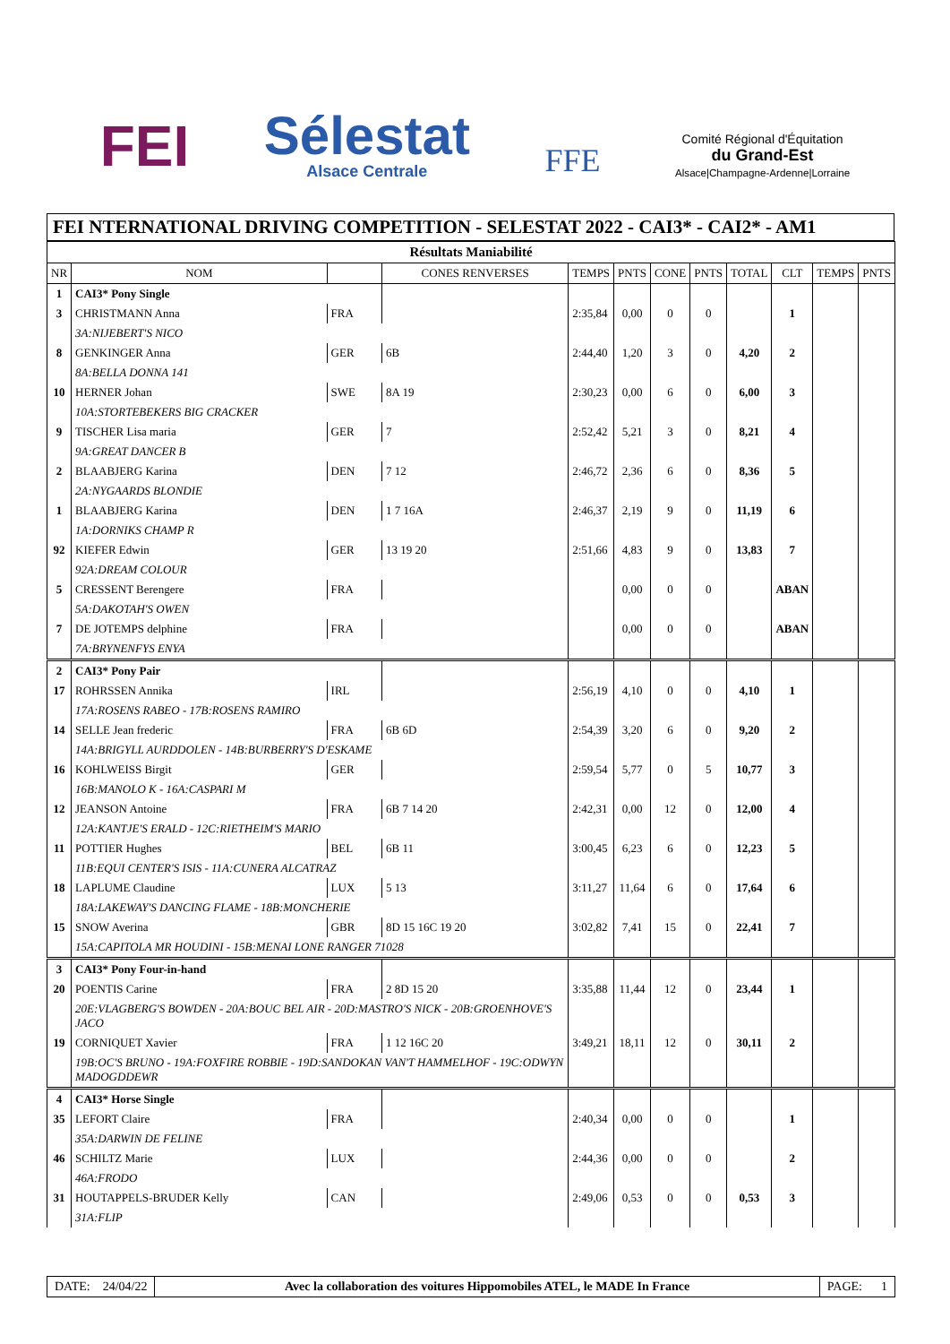FEI
Sélestat
Alsace Centrale
FFE
Comité Régional d'Équitation
du Grand-Est
Alsace|Champagne-Ardenne|Lorraine
FEI NTERNATIONAL DRIVING COMPETITION - SELESTAT 2022 - CAI3* - CAI2* - AM1
| Résultats Maniabilité | | | | | | | | | | | |
| --- | --- | --- | --- | --- | --- | --- | --- | --- | --- | --- | --- |
| NR | NOM | | CONES RENVERSES | TEMPS | PNTS | CONE | PNTS | TOTAL | CLT | TEMPS | PNTS |
| 1 | CAI3* Pony Single | | | | | | | | | | |
| 3 | CHRISTMANN Anna | FRA | | 2:35,84 | 0,00 | 0 | 0 | | 1 | | |
| | 3A:NIJEBERT'S NICO | | | | | | | | | | |
| 8 | GENKINGER Anna | GER | 6B | 2:44,40 | 1,20 | 3 | 0 | 4,20 | 2 | | |
| | 8A:BELLA DONNA 141 | | | | | | | | | | |
| 10 | HERNER Johan | SWE | 8A 19 | 2:30,23 | 0,00 | 6 | 0 | 6,00 | 3 | | |
| | 10A:STORTEBEKERS BIG CRACKER | | | | | | | | | | |
| 9 | TISCHER Lisa maria | GER | 7 | 2:52,42 | 5,21 | 3 | 0 | 8,21 | 4 | | |
| | 9A:GREAT DANCER B | | | | | | | | | | |
| 2 | BLAABJERG Karina | DEN | 7 12 | 2:46,72 | 2,36 | 6 | 0 | 8,36 | 5 | | |
| | 2A:NYGAARDS BLONDIE | | | | | | | | | | |
| 1 | BLAABJERG Karina | DEN | 1 7 16A | 2:46,37 | 2,19 | 9 | 0 | 11,19 | 6 | | |
| | 1A:DORNIKS CHAMP R | | | | | | | | | | |
| 92 | KIEFER Edwin | GER | 13 19 20 | 2:51,66 | 4,83 | 9 | 0 | 13,83 | 7 | | |
| | 92A:DREAM COLOUR | | | | | | | | | | |
| 5 | CRESSENT Berengere | FRA | | | 0,00 | 0 | 0 | | ABAN | | |
| | 5A:DAKOTAH'S OWEN | | | | | | | | | | |
| 7 | DE JOTEMPS delphine | FRA | | | 0,00 | 0 | 0 | | ABAN | | |
| | 7A:BRYNENFYS ENYA | | | | | | | | | | |
| 2 | CAI3* Pony Pair | | | | | | | | | | |
| 17 | ROHRSSEN Annika | IRL | | 2:56,19 | 4,10 | 0 | 0 | 4,10 | 1 | | |
| | 17A:ROSENS RABEO - 17B:ROSENS RAMIRO | | | | | | | | | | |
| 14 | SELLE Jean frederic | FRA | 6B 6D | 2:54,39 | 3,20 | 6 | 0 | 9,20 | 2 | | |
| | 14A:BRIGYLL AURDDOLEN - 14B:BURBERRY'S D'ESKAME | | | | | | | | | | |
| 16 | KOHLWEISS Birgit | GER | | 2:59,54 | 5,77 | 0 | 5 | 10,77 | 3 | | |
| | 16B:MANOLO K - 16A:CASPARI M | | | | | | | | | | |
| 12 | JEANSON Antoine | FRA | 6B 7 14 20 | 2:42,31 | 0,00 | 12 | 0 | 12,00 | 4 | | |
| | 12A:KANTJE'S ERALD - 12C:RIETHEIM'S MARIO | | | | | | | | | | |
| 11 | POTTIER Hughes | BEL | 6B 11 | 3:00,45 | 6,23 | 6 | 0 | 12,23 | 5 | | |
| | 11B:EQUI CENTER'S ISIS - 11A:CUNERA ALCATRAZ | | | | | | | | | | |
| 18 | LAPLUME Claudine | LUX | 5 13 | 3:11,27 | 11,64 | 6 | 0 | 17,64 | 6 | | |
| | 18A:LAKEWAY'S DANCING FLAME - 18B:MONCHERIE | | | | | | | | | | |
| 15 | SNOW Averina | GBR | 8D 15 16C 19 20 | 3:02,82 | 7,41 | 15 | 0 | 22,41 | 7 | | |
| | 15A:CAPITOLA MR HOUDINI - 15B:MENAI LONE RANGER 71028 | | | | | | | | | | |
| 3 | CAI3* Pony Four-in-hand | | | | | | | | | | |
| 20 | POENTIS Carine | FRA | 2 8D 15 20 | 3:35,88 | 11,44 | 12 | 0 | 23,44 | 1 | | |
| | 20E:VLAGBERG'S BOWDEN - 20A:BOUC BEL AIR - 20D:MASTRO'S NICK - 20B:GROENHOVE'S JACO | | | | | | | | | | |
| 19 | CORNIQUET Xavier | FRA | 1 12 16C 20 | 3:49,21 | 18,11 | 12 | 0 | 30,11 | 2 | | |
| | 19B:OC'S BRUNO - 19A:FOXFIRE ROBBIE - 19D:SANDOKAN VAN'T HAMMELHOF - 19C:ODWYN MADOGDDEWR | | | | | | | | | | |
| 4 | CAI3* Horse Single | | | | | | | | | | |
| 35 | LEFORT Claire | FRA | | 2:40,34 | 0,00 | 0 | 0 | | 1 | | |
| | 35A:DARWIN DE FELINE | | | | | | | | | | |
| 46 | SCHILTZ Marie | LUX | | 2:44,36 | 0,00 | 0 | 0 | | 2 | | |
| | 46A:FRODO | | | | | | | | | | |
| 31 | HOUTAPPELS-BRUDER Kelly | CAN | | 2:49,06 | 0,53 | 0 | 0 | 0,53 | 3 | | |
| | 31A:FLIP | | | | | | | | | | |
DATE: 24/04/22 Avec la collaboration des voitures Hippomobiles ATEL, le MADE In France
PAGE: 1